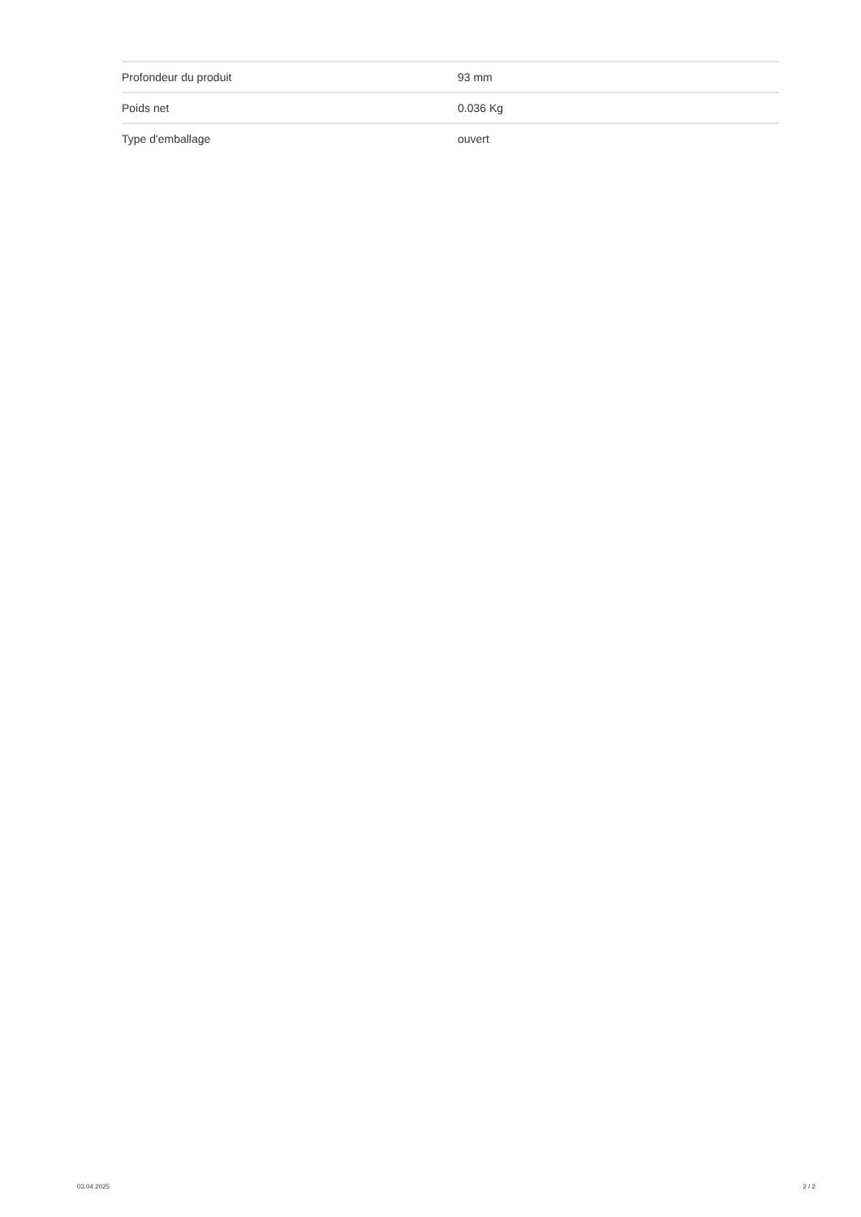| Profondeur du produit | 93 mm |
| Poids net | 0.036 Kg |
| Type d'emballage | ouvert |
03.04.2025 2 / 2